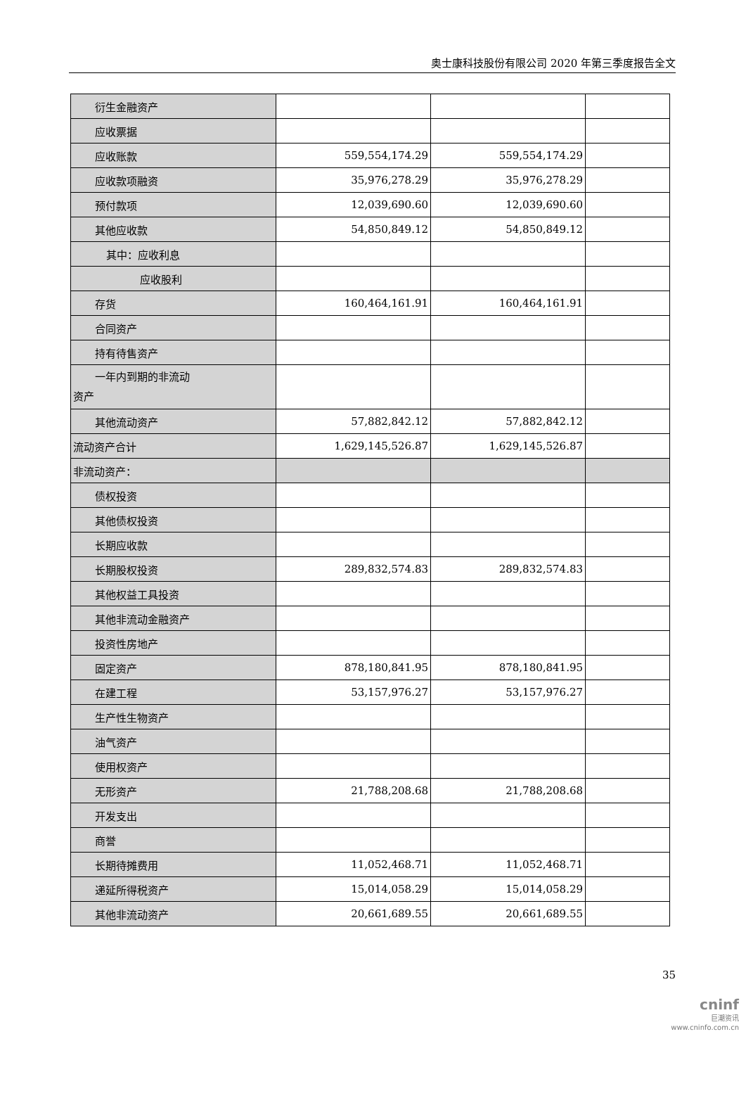奥士康科技股份有限公司 2020 年第三季度报告全文
| 衍生金融资产 | | | |
| 应收票据 | | | |
| 应收账款 | 559,554,174.29 | 559,554,174.29 | |
| 应收款项融资 | 35,976,278.29 | 35,976,278.29 | |
| 预付款项 | 12,039,690.60 | 12,039,690.60 | |
| 其他应收款 | 54,850,849.12 | 54,850,849.12 | |
| 其中：应收利息 | | | |
| 应收股利 | | | |
| 存货 | 160,464,161.91 | 160,464,161.91 | |
| 合同资产 | | | |
| 持有待售资产 | | | |
| 一年内到期的非流动 资产 | | | |
| 其他流动资产 | 57,882,842.12 | 57,882,842.12 | |
| 流动资产合计 | 1,629,145,526.87 | 1,629,145,526.87 | |
| 非流动资产： | | | |
| 债权投资 | | | |
| 其他债权投资 | | | |
| 长期应收款 | | | |
| 长期股权投资 | 289,832,574.83 | 289,832,574.83 | |
| 其他权益工具投资 | | | |
| 其他非流动金融资产 | | | |
| 投资性房地产 | | | |
| 固定资产 | 878,180,841.95 | 878,180,841.95 | |
| 在建工程 | 53,157,976.27 | 53,157,976.27 | |
| 生产性生物资产 | | | |
| 油气资产 | | | |
| 使用权资产 | | | |
| 无形资产 | 21,788,208.68 | 21,788,208.68 | |
| 开发支出 | | | |
| 商誉 | | | |
| 长期待摊费用 | 11,052,468.71 | 11,052,468.71 | |
| 递延所得税资产 | 15,014,058.29 | 15,014,058.29 | |
| 其他非流动资产 | 20,661,689.55 | 20,661,689.55 | |
35
cninf
巨潮资讯
www.cninfo.com.cn